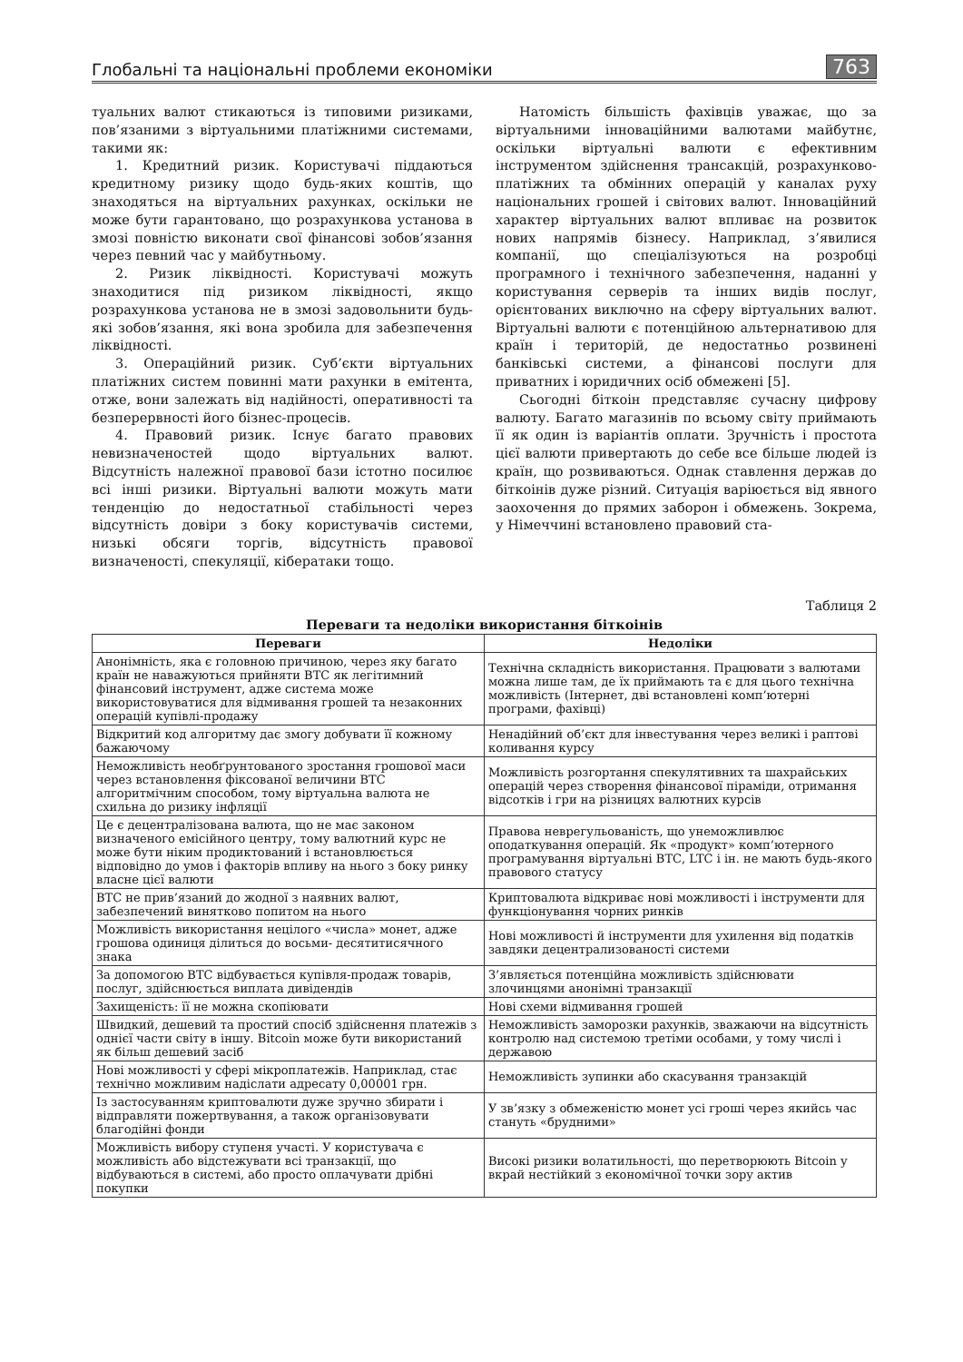Глобальні та національні проблеми економіки 763
туальних валют стикаються із типовими ризиками, пов’язаними з віртуальними платіжними системами, такими як:
1. Кредитний ризик. Користувачі піддаються кредитному ризику щодо будь-яких коштів, що знаходяться на віртуальних рахунках, оскільки не може бути гарантовано, що розрахункова установа в змозі повністю виконати свої фінансові зобов’язання через певний час у майбутньому.
2. Ризик ліквідності. Користувачі можуть знаходитися під ризиком ліквідності, якщо розрахункова установа не в змозі задовольнити будь-які зобов’язання, які вона зробила для забезпечення ліквідності.
3. Операційний ризик. Суб’єкти віртуальних платіжних систем повинні мати рахунки в емітента, отже, вони залежать від надійності, оперативності та безперервності його бізнес-процесів.
4. Правовий ризик. Існує багато правових невизначеностей щодо віртуальних валют. Відсутність належної правової бази істотно посилює всі інші ризики. Віртуальні валюти можуть мати тенденцію до недостатньої стабільності через відсутність довіри з боку користувачів системи, низькі обсяги торгів, відсутність правової визначеності, спекуляції, кібератаки тощо.
Натомість більшість фахівців уважає, що за віртуальними інноваційними валютами майбутнє, оскільки віртуальні валюти є ефективним інструментом здійснення трансакцій, розрахунково-платіжних та обмінних операцій у каналах руху національних грошей і світових валют. Інноваційний характер віртуальних валют впливає на розвиток нових напрямів бізнесу. Наприклад, з’явилися компанії, що спеціалізуються на розробці програмного і технічного забезпечення, наданні у користування серверів та інших видів послуг, орієнтованих виключно на сферу віртуальних валют. Віртуальні валюти є потенційною альтернативою для країн і територій, де недостатньо розвинені банківські системи, а фінансові послуги для приватних і юридичних осіб обмежені [5].
Сьогодні біткоін представляє сучасну цифрову валюту. Багато магазинів по всьому світу приймають її як один із варіантів оплати. Зручність і простота цієї валюти привертають до себе все більше людей із країн, що розвиваються. Однак ставлення держав до біткоінів дуже різний. Ситуація варіюється від явного заохочення до прямих заборон і обмежень. Зокрема, у Німеччині встановлено правовий ста-
Таблиця 2
Переваги та недоліки використання біткоінів
| Переваги | Недоліки |
| --- | --- |
| Анонімність, яка є головною причиною, через яку багато країн не наважуються прийняти ВТС як легітимний фінансовий інструмент, адже система може використовуватися для відмивання грошей та незаконних операцій купівлі-продажу | Технічна складність використання. Працювати з валютами можна лише там, де їх приймають та є для цього технічна можливість (Інтернет, дві встановлені комп’ютерні програми, фахівці) |
| Відкритий код алгоритму дає змогу добувати її кожному бажаючому | Ненадійний об’єкт для інвестування через великі і раптові коливання курсу |
| Неможливість необґрунтованого зростання грошової маси через встановлення фіксованої величини ВТС алгоритмічним способом, тому віртуальна валюта не схильна до ризику інфляції | Можливість розгортання спекулятивних та шахрайських операцій через створення фінансової піраміди, отримання відсотків і гри на різницях валютних курсів |
| Це є децентралізована валюта, що не має законом визначеного емісійного центру, тому валютний курс не може бути ніким продиктований і встановлюється відповідно до умов і факторів впливу на нього з боку ринку власне цієї валюти | Правова неврегульованість, що унеможливлює оподаткування операцій. Як «продукт» комп’ютерного програмування віртуальні ВТС, LTC і ін. не мають будь-якого правового статусу |
| ВТС не прив’язаний до жодної з наявних валют, забезпечений винятково попитом на нього | Криптовалюта відкриває нові можливості і інструменти для функціонування чорних ринків |
| Можливість використання нецілого «числа» монет, адже грошова одиниця ділиться до восьми- десятитисячного знака | Нові можливості й інструменти для ухилення від податків завдяки децентрализованості системи |
| За допомогою ВТС відбувається купівля-продаж товарів, послуг, здійснюється виплата дивідендів | З’являється потенційна можливість здійснювати злочинцями анонімні транзакції |
| Захищеність: її не можна скопіювати | Нові схеми відмивання грошей |
| Швидкий, дешевий та простий спосіб здійснення платежів з однієї части світу в іншу. Bitcoin може бути використаний як більш дешевий засіб | Неможливість заморозки рахунків, зважаючи на відсутність контролю над системою третіми особами, у тому числі і державою |
| Нові можливості у сфері мікроплатежів. Наприклад, стає технічно можливим надіслати адресату 0,00001 грн. | Неможливість зупинки або скасування транзакцій |
| Із застосуванням криптовалюти дуже зручно збирати і відправляти пожертвування, а також організовувати благодійні фонди | У зв’язку з обмеженістю монет усі гроші через якийсь час стануть «брудними» |
| Можливість вибору ступеня участі. У користувача є можливість або відстежувати всі транзакції, що відбуваються в системі, або просто оплачувати дрібні покупки | Високі ризики волатильності, що перетворюють Bitcoin у вкрай нестійкий з економічної точки зору актив |